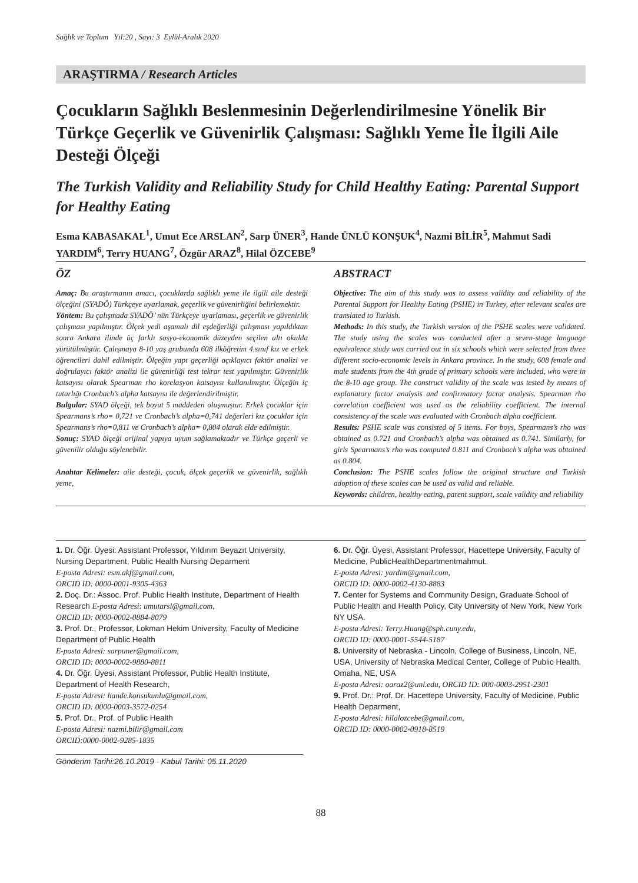Sağlık ve Toplum Yıl:20 , Sayı: 3 Eylül-Aralık 2020
ARAŞTIRMA / Research Articles
Çocukların Sağlıklı Beslenmesinin Değerlendirilmesine Yönelik Bir Türkçe Geçerlik ve Güvenirlik Çalışması: Sağlıklı Yeme İle İlgili Aile Desteği Ölçeği
The Turkish Validity and Reliability Study for Child Healthy Eating: Parental Support for Healthy Eating
Esma KABASAKAL<sup>1</sup>, Umut Ece ARSLAN<sup>2</sup>, Sarp ÜNER<sup>3</sup>, Hande ÜNLÜ KONŞUK<sup>4</sup>, Nazmi BİLİR<sup>5</sup>, Mahmut Sadi YARDIM<sup>6</sup>, Terry HUANG<sup>7</sup>, Özgür ARAZ<sup>8</sup>, Hilal ÖZCEBE<sup>9</sup>
ÖZ
Amaç: Bu araştırmanın amacı, çocuklarda sağlıklı yeme ile ilgili aile desteği ölçeğini (SYADÖ) Türkçeye uyarlamak, geçerlik ve güvenirliğini belirlemektir.
Yöntem: Bu çalışmada SYADÖ’ nün Türkçeye uyarlaması, geçerlik ve güvenirlik çalışması yapılmıştır. Ölçek yedi aşamalı dil eşdeğerliği çalışması yapıldıktan sonra Ankara ilinde üç farklı sosyo-ekonomik düzeyden seçilen altı okulda yürütülmüştür. Çalışmaya 8-10 yaş grubunda 608 ilköğretim 4.sınıf kız ve erkek öğrencileri dahil edilmiştir. Ölçeğin yapı geçerliği açıklayıcı faktör analizi ve doğrulayıcı faktör analizi ile güvenirliği test tekrar test yapılmıştır. Güvenirlik katsayısı olarak Spearman rho korelasyon katsayısı kullanılmıştır. Ölçeğin iç tutarlığı Cronbach’s alpha katsayısı ile değerlendirilmiştir.
Bulgular: SYAD ölçeği, tek boyut 5 maddeden oluşmuştur. Erkek çocuklar için Spearmans’s rho= 0,721 ve Cronbach’s alpha=0,741 değerleri kız çocuklar için Spearmans’s rho=0,811 ve Cronbach’s alpha= 0,804 olarak elde edilmiştir.
Sonuç: SYAD ölçeği orijinal yapıya uyum sağlamaktadır ve Türkçe geçerli ve güvenilir olduğu söylenebilir.
Anahtar Kelimeler: aile desteği, çocuk, ölçek geçerlik ve güvenirlik, sağlıklı yeme,
ABSTRACT
Objective: The aim of this study was to assess validity and reliability of the Parental Support for Healthy Eating (PSHE) in Turkey, after relevant scales are translated to Turkish.
Methods: In this study, the Turkish version of the PSHE scales were validated. The study using the scales was conducted after a seven-stage language equivalence study was carried out in six schools which were selected from three different socio-economic levels in Ankara province. In the study, 608 female and male students from the 4th grade of primary schools were included, who were in the 8-10 age group. The construct validity of the scale was tested by means of explanatory factor analysis and confirmatory factor analysis. Spearman rho correlation coefficient was used as the reliability coefficient. The internal consistency of the scale was evaluated with Cronbach alpha coefficient.
Results: PSHE scale was consisted of 5 items. For boys, Spearmans’s rho was obtained as 0.721 and Cronbach’s alpha was obtained as 0.741. Similarly, for girls Spearmans’s rho was computed 0.811 and Cronbach’s alpha was obtained as 0.804.
Conclusion: The PSHE scales follow the original structure and Turkish adoption of these scales can be used as valid and reliable.
Keywords: children, healthy eating, parent support, scale validity and reliability
1. Dr. Öğr. Üyesi: Assistant Professor, Yıldırım Beyazıt University, Nursing Department, Public Health Nursing Deparment
E-posta Adresi: esm.akf@gmail.com,
ORCID ID: 0000-0001-9305-4363
2. Doç. Dr.: Assoc. Prof. Public Health Institute, Department of Health Research E-posta Adresi: umutarsl@gmail.com,
ORCID ID: 0000-0002-0884-8079
3. Prof. Dr., Professor, Lokman Hekim University, Faculty of Medicine Department of Public Health
E-posta Adresi: sarpuner@gmail.com,
ORCID ID: 0000-0002-9880-8811
4. Dr. Öğr. Üyesi, Assistant Professor, Public Health Institute, Department of Health Research,
E-posta Adresi: hande.konsukunlu@gmail.com,
ORCID ID: 0000-0003-3572-0254
5. Prof. Dr., Prof. of Public Health
E-posta Adresi: nazmi.bilir@gmail.com
ORCID:0000-0002-9285-1835
6. Dr. Öğr. Üyesi, Assistant Professor, Hacettepe University, Faculty of Medicine, PublicHealthDepartmentmahmut.
E-posta Adresi: yardim@gmail.com,
ORCID ID: 0000-0002-4130-8883
7. Center for Systems and Community Design, Graduate School of Public Health and Health Policy, City University of New York, New York NY USA.
E-posta Adresi: Terry.Huang@sph.cuny.edu,
ORCID ID: 0000-0001-5544-5187
8. University of Nebraska - Lincoln, College of Business, Lincoln, NE, USA, University of Nebraska Medical Center, College of Public Health, Omaha, NE, USA
E-posta Adresi: oaraz2@unl.edu, ORCID ID: 000-0003-2951-2301
9. Prof. Dr.: Prof. Dr. Hacettepe University, Faculty of Medicine, Public Health Deparment,
E-posta Adresi: hilalozcebe@gmail.com,
ORCID ID: 0000-0002-0918-8519
Gönderim Tarihi:26.10.2019 - Kabul Tarihi: 05.11.2020
88